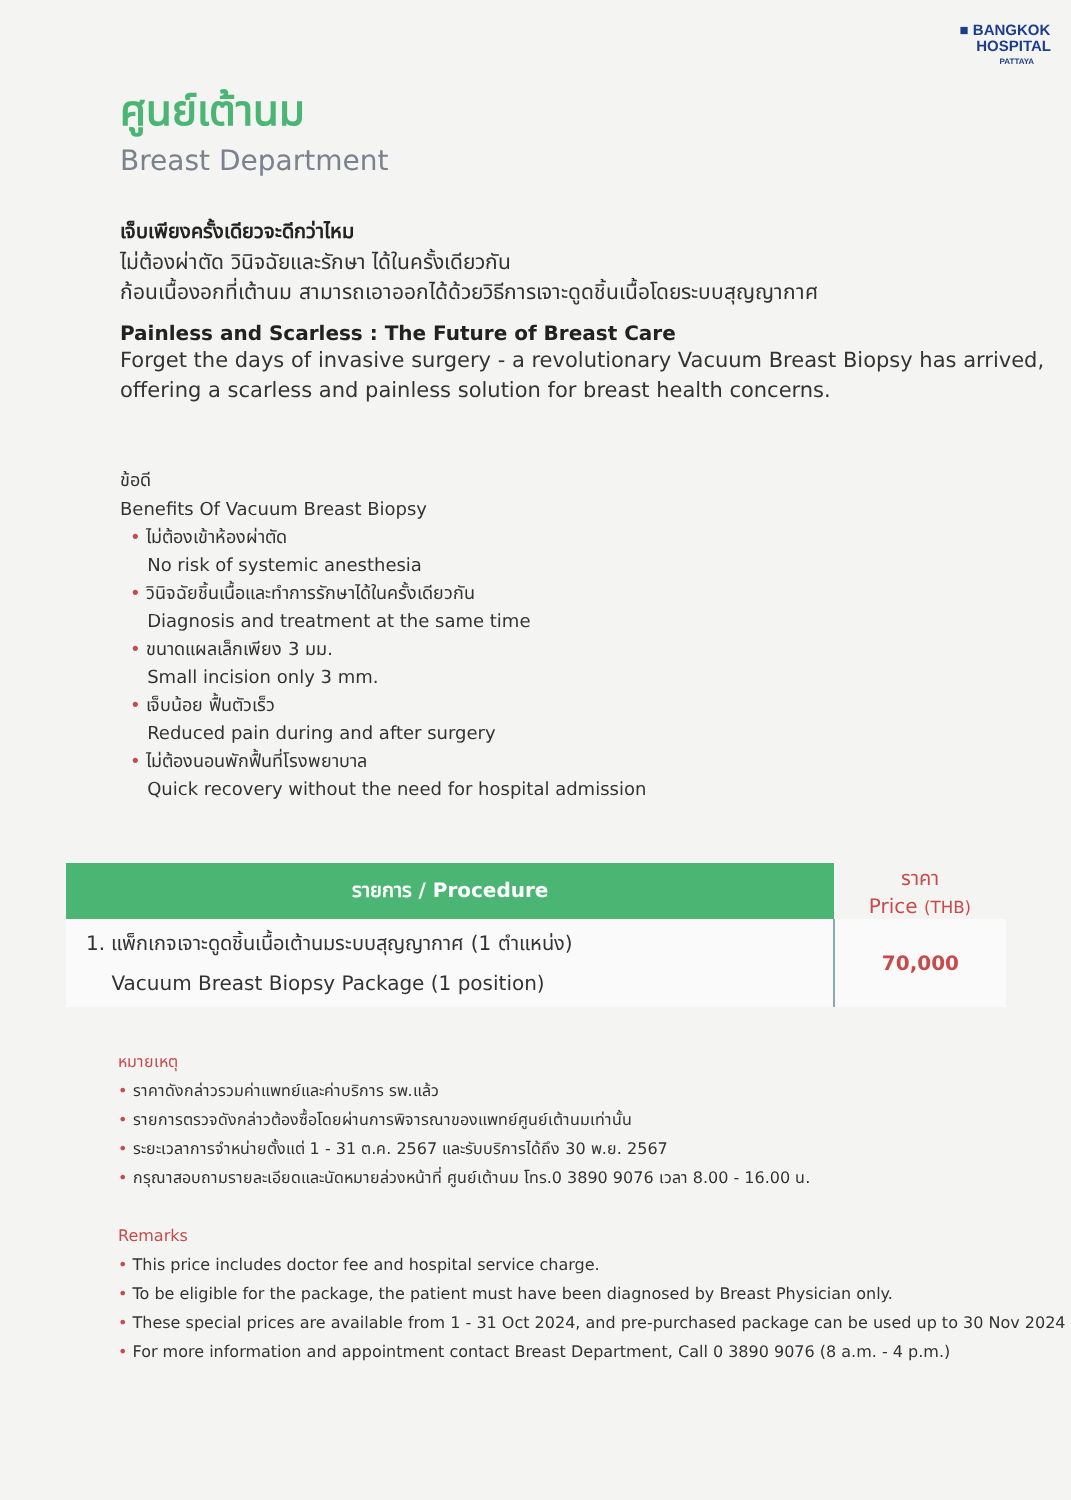■ BANGKOK
HOSPITAL
PATTAYA
ศูนย์เต้านม
Breast Department
เจ็บเพียงครั้งเดียวจะดีกว่าไหม
ไม่ต้องผ่าตัด วินิจฉัยและรักษา ได้ในครั้งเดียวกัน
ก้อนเนื้องอกที่เต้านม สามารถเอาออกได้ด้วยวิธีการเจาะดูดชิ้นเนื้อโดยระบบสุญญากาศ
Painless and Scarless : The Future of Breast Care
Forget the days of invasive surgery - a revolutionary Vacuum Breast Biopsy has arrived, offering a scarless and painless solution for breast health concerns.
ข้อดี
Benefits Of Vacuum Breast Biopsy
• ไม่ต้องเข้าห้องผ่าตัด
No risk of systemic anesthesia
• วินิจฉัยชิ้นเนื้อและทำการรักษาได้ในครั้งเดียวกัน
Diagnosis and treatment at the same time
• ขนาดแผลเล็กเพียง 3 มม.
Small incision only 3 mm.
• เจ็บน้อย ฟื้นตัวเร็ว
Reduced pain during and after surgery
• ไม่ต้องนอนพักฟื้นที่โรงพยาบาล
Quick recovery without the need for hospital admission
| รายการ / Procedure | ราคา Price (THB) |
| --- | --- |
| 1. แพ็กเกจเจาะดูดชิ้นเนื้อเต้านมระบบสุญญากาศ (1 ตำแหน่ง) Vacuum Breast Biopsy Package (1 position) | 70,000 |
หมายเหตุ
• ราคาดังกล่าวรวมค่าแพทย์และค่าบริการ รพ.แล้ว
• รายการตรวจดังกล่าวต้องซื้อโดยผ่านการพิจารณาของแพทย์ศูนย์เต้านมเท่านั้น
• ระยะเวลาการจำหน่ายตั้งแต่ 1 - 31 ต.ค. 2567 และรับบริการได้ถึง 30 พ.ย. 2567
• กรุณาสอบถามรายละเอียดและนัดหมายล่วงหน้าที่ ศูนย์เต้านม โทร.0 3890 9076 เวลา 8.00 - 16.00 น.
Remarks
• This price includes doctor fee and hospital service charge.
• To be eligible for the package, the patient must have been diagnosed by Breast Physician only.
• These special prices are available from 1 - 31 Oct 2024, and pre-purchased package can be used up to 30 Nov 2024
• For more information and appointment contact Breast Department, Call 0 3890 9076 (8 a.m. - 4 p.m.)